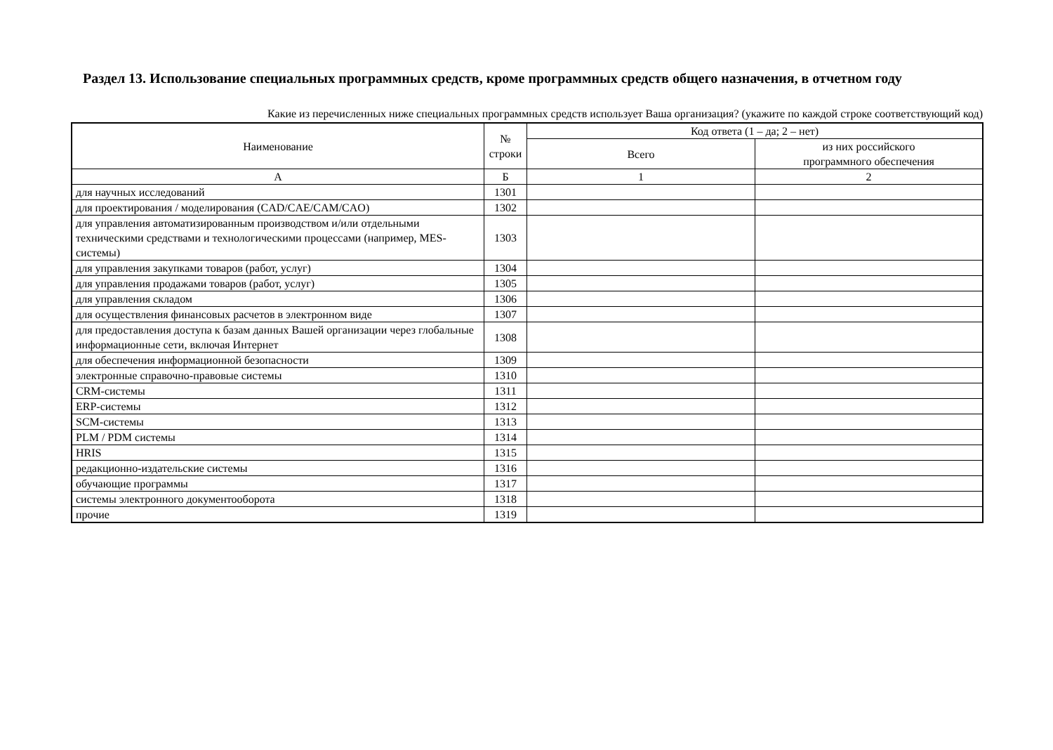Раздел 13. Использование специальных программных средств, кроме программных средств общего назначения, в отчетном году
Какие из перечисленных ниже специальных программных средств использует Ваша организация? (укажите по каждой строке соответствующий код)
| Наименование | № строки | Код ответа (1 – да; 2 – нет) | |
| --- | --- | --- | --- |
| | | Всего | из них российского программного обеспечения |
| А | Б | 1 | 2 |
| для научных исследований | 1301 | | |
| для проектирования / моделирования (CAD/CAE/CAM/CAO) | 1302 | | |
| для управления автоматизированным производством и/или отдельными техническими средствами и технологическими процессами (например, MES-системы) | 1303 | | |
| для управления закупками товаров (работ, услуг) | 1304 | | |
| для управления продажами товаров (работ, услуг) | 1305 | | |
| для управления складом | 1306 | | |
| для осуществления финансовых расчетов в электронном виде | 1307 | | |
| для предоставления доступа к базам данных Вашей организации через глобальные информационные сети, включая Интернет | 1308 | | |
| для обеспечения информационной безопасности | 1309 | | |
| электронные справочно-правовые системы | 1310 | | |
| CRM-системы | 1311 | | |
| ERP-системы | 1312 | | |
| SCM-системы | 1313 | | |
| PLM / PDM системы | 1314 | | |
| HRIS | 1315 | | |
| редакционно-издательские системы | 1316 | | |
| обучающие программы | 1317 | | |
| системы электронного документооборота | 1318 | | |
| прочие | 1319 | | |